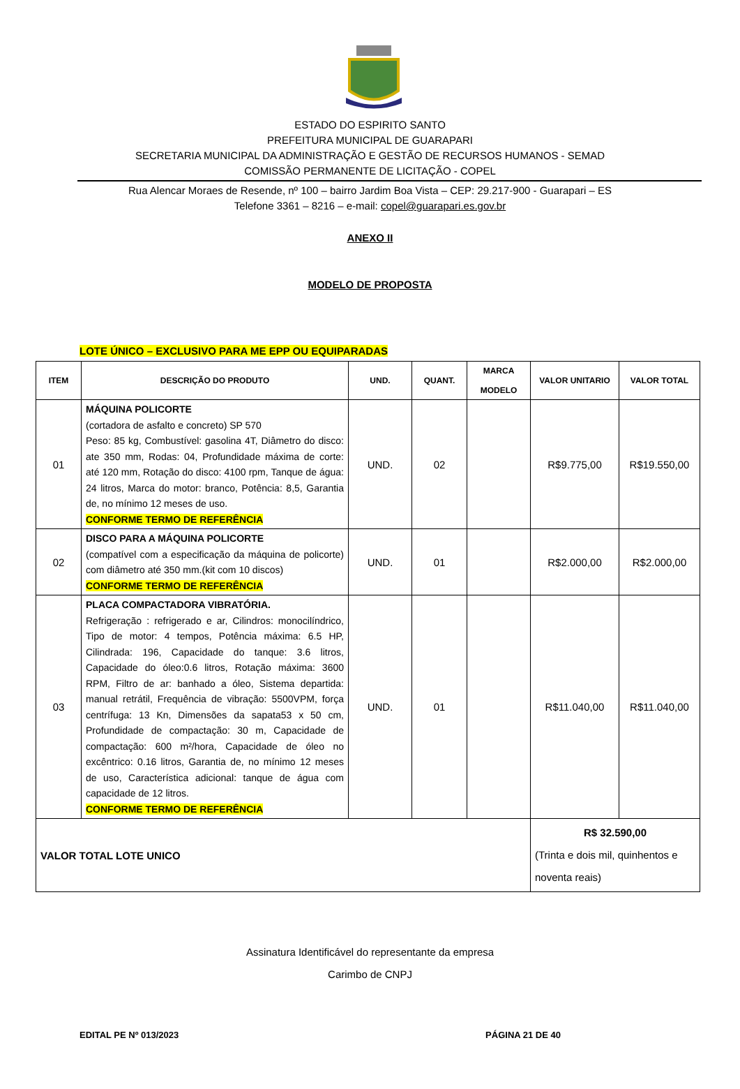ESTADO DO ESPIRITO SANTO
PREFEITURA MUNICIPAL DE GUARAPARI
SECRETARIA MUNICIPAL DA ADMINISTRAÇÃO E GESTÃO DE RECURSOS HUMANOS - SEMAD
COMISSÃO PERMANENTE DE LICITAÇÃO - COPEL
Rua Alencar Moraes de Resende, nº 100 – bairro Jardim Boa Vista – CEP: 29.217-900 - Guarapari – ES
Telefone 3361 – 8216 – e-mail: copel@guarapari.es.gov.br
ANEXO II
MODELO DE PROPOSTA
LOTE ÚNICO – EXCLUSIVO PARA ME EPP OU EQUIPARADAS
| ITEM | DESCRIÇÃO DO PRODUTO | UND. | QUANT. | MARCA MODELO | VALOR UNITARIO | VALOR TOTAL |
| --- | --- | --- | --- | --- | --- | --- |
| 01 | MÁQUINA POLICORTE (cortadora de asfalto e concreto) SP 570 Peso: 85 kg, Combustível: gasolina 4T, Diâmetro do disco: ate 350 mm, Rodas: 04, Profundidade máxima de corte: até 120 mm, Rotação do disco: 4100 rpm, Tanque de água: 24 litros, Marca do motor: branco, Potência: 8,5, Garantia de, no mínimo 12 meses de uso. CONFORME TERMO DE REFERÊNCIA | UND. | 02 | | R$9.775,00 | R$19.550,00 |
| 02 | DISCO PARA A MÁQUINA POLICORTE (compatível com a especificação da máquina de policorte) com diâmetro até 350 mm.(kit com 10 discos) CONFORME TERMO DE REFERÊNCIA | UND. | 01 | | R$2.000,00 | R$2.000,00 |
| 03 | PLACA COMPACTADORA VIBRATÓRIA. Refrigeração : refrigerado e ar, Cilindros: monocilíndrico, Tipo de motor: 4 tempos, Potência máxima: 6.5 HP, Cilindrada: 196, Capacidade do tanque: 3.6 litros, Capacidade do óleo:0.6 litros, Rotação máxima: 3600 RPM, Filtro de ar: banhado a óleo, Sistema departida: manual retrátil, Frequência de vibração: 5500VPM, força centrífuga: 13 Kn, Dimensões da sapata53 x 50 cm, Profundidade de compactação: 30 m, Capacidade de compactação: 600 m²/hora, Capacidade de óleo no excêntrico: 0.16 litros, Garantia de, no mínimo 12 meses de uso, Característica adicional: tanque de água com capacidade de 12 litros. CONFORME TERMO DE REFERÊNCIA | UND. | 01 | | R$11.040,00 | R$11.040,00 |
| VALOR TOTAL LOTE UNICO | | | | | R$ 32.590,00 (Trinta e dois mil, quinhentos e noventa reais) | |
Assinatura Identificável do representante da empresa
Carimbo de CNPJ
EDITAL PE Nº 013/2023 PÁGINA 21 DE 40